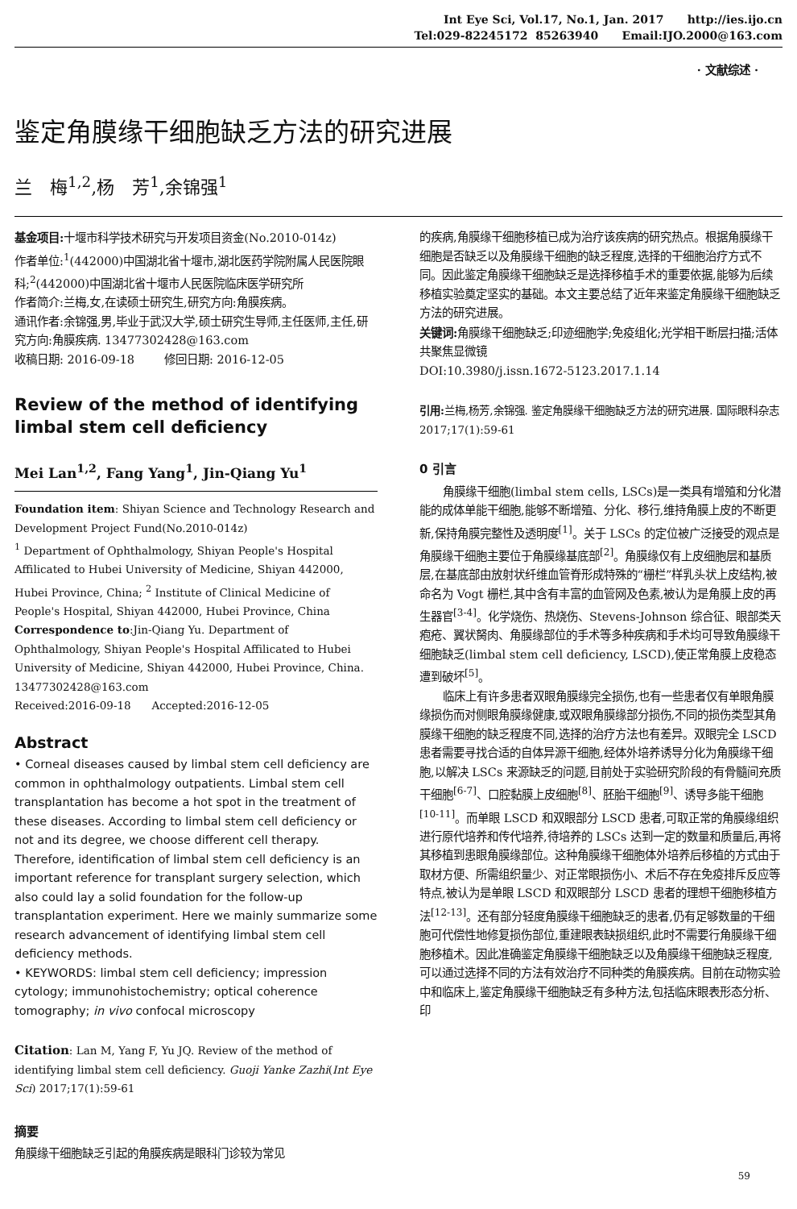Int Eye Sci, Vol.17, No.1, Jan. 2017 http://ies.ijo.cn
Tel:029-82245172 85263940 Email:IJO.2000@163.com
· 文献综述 ·
鉴定角膜缘干细胞缺乏方法的研究进展
兰　梅<sup>1,2</sup>,杨　芳<sup>1</sup>,余锦强<sup>1</sup>
基金项目: 十堰市科学技术研究与开发项目资金(No.2010-014z)
作者单位:<sup>1</sup>(442000)中国湖北省十堰市,湖北医药学院附属人民医院眼科;<sup>2</sup>(442000)中国湖北省十堰市人民医院临床医学研究所
作者简介:兰梅,女,在读硕士研究生,研究方向:角膜疾病。
通讯作者:余锦强,男,毕业于武汉大学,硕士研究生导师,主任医师,主任,研究方向:角膜疾病. 13477302428@163.com
收稿日期: 2016-09-18 修回日期: 2016-12-05
Review of the method of identifying limbal stem cell deficiency
Mei Lan<sup>1,2</sup>, Fang Yang<sup>1</sup>, Jin-Qiang Yu<sup>1</sup>
Foundation item: Shiyan Science and Technology Research and Development Project Fund(No.2010-014z)
<sup>1</sup> Department of Ophthalmology, Shiyan People's Hospital Affilicated to Hubei University of Medicine, Shiyan 442000, Hubei Province, China; <sup>2</sup> Institute of Clinical Medicine of People's Hospital, Shiyan 442000, Hubei Province, China
Correspondence to:Jin-Qiang Yu. Department of Ophthalmology, Shiyan People's Hospital Affilicated to Hubei University of Medicine, Shiyan 442000, Hubei Province, China. 13477302428@163.com
Received:2016-09-18 Accepted:2016-12-05
Abstract
• Corneal diseases caused by limbal stem cell deficiency are common in ophthalmology outpatients. Limbal stem cell transplantation has become a hot spot in the treatment of these diseases. According to limbal stem cell deficiency or not and its degree, we choose different cell therapy. Therefore, identification of limbal stem cell deficiency is an important reference for transplant surgery selection, which also could lay a solid foundation for the follow-up transplantation experiment. Here we mainly summarize some research advancement of identifying limbal stem cell deficiency methods.
• KEYWORDS: limbal stem cell deficiency; impression cytology; immunohistochemistry; optical coherence tomography; in vivo confocal microscopy
Citation: Lan M, Yang F, Yu JQ. Review of the method of identifying limbal stem cell deficiency. Guoji Yanke Zazhi(Int Eye Sci) 2017;17(1):59-61
摘要
角膜缘干细胞缺乏引起的角膜疾病是眼科门诊较为常见
的疾病,角膜缘干细胞移植已成为治疗该疾病的研究热点。根据角膜缘干细胞是否缺乏以及角膜缘干细胞的缺乏程度,选择的干细胞治疗方式不同。因此鉴定角膜缘干细胞缺乏是选择移植手术的重要依据,能够为后续移植实验奠定坚实的基础。本文主要总结了近年来鉴定角膜缘干细胞缺乏方法的研究进展。
关键词: 角膜缘干细胞缺乏;印迹细胞学;免疫组化;光学相干断层扫描;活体共聚焦显微镜
DOI:10.3980/j.issn.1672-5123.2017.1.14
引用: 兰梅,杨芳,余锦强. 鉴定角膜缘干细胞缺乏方法的研究进展. 国际眼科杂志 2017;17(1):59-61
0 引言
角膜缘干细胞(limbal stem cells, LSCs)是一类具有增殖和分化潜能的成体单能干细胞,能够不断增殖、分化、移行,维持角膜上皮的不断更新,保持角膜完整性及透明度<sup>[1]</sup>。关于 LSCs 的定位被广泛接受的观点是角膜缘干细胞主要位于角膜缘基底部<sup>[2]</sup>。角膜缘仅有上皮细胞层和基质层,在基底部由放射状纤维血管脊形成特殊的“栅栏”样乳头状上皮结构,被命名为 Vogt 栅栏,其中含有丰富的血管网及色素,被认为是角膜上皮的再生器官<sup>[3-4]</sup>。化学烧伤、热烧伤、Stevens-Johnson 综合征、眼部类天疱疮、翼状胬肉、角膜缘部位的手术等多种疾病和手术均可导致角膜缘干细胞缺乏(limbal stem cell deficiency, LSCD),使正常角膜上皮稳态遭到破坏<sup>[5]</sup>。
临床上有许多患者双眼角膜缘完全损伤,也有一些患者仅有单眼角膜缘损伤而对侧眼角膜缘健康,或双眼角膜缘部分损伤,不同的损伤类型其角膜缘干细胞的缺乏程度不同,选择的治疗方法也有差异。双眼完全 LSCD 患者需要寻找合适的自体异源干细胞,经体外培养诱导分化为角膜缘干细胞,以解决 LSCs 来源缺乏的问题,目前处于实验研究阶段的有骨髓间充质干细胞<sup>[6-7]</sup>、口腔黏膜上皮细胞<sup>[8]</sup>、胚胎干细胞<sup>[9]</sup>、诱导多能干细胞<sup>[10-11]</sup>。而单眼 LSCD 和双眼部分 LSCD 患者,可取正常的角膜缘组织进行原代培养和传代培养,待培养的 LSCs 达到一定的数量和质量后,再将其移植到患眼角膜缘部位。这种角膜缘干细胞体外培养后移植的方式由于取材方便、所需组织量少、对正常眼损伤小、术后不存在免疫排斥反应等特点,被认为是单眼 LSCD 和双眼部分 LSCD 患者的理想干细胞移植方法<sup>[12-13]</sup>。还有部分轻度角膜缘干细胞缺乏的患者,仍有足够数量的干细胞可代偿性地修复损伤部位,重建眼表缺损组织,此时不需要行角膜缘干细胞移植术。因此准确鉴定角膜缘干细胞缺乏以及角膜缘干细胞缺乏程度,可以通过选择不同的方法有效治疗不同种类的角膜疾病。目前在动物实验中和临床上,鉴定角膜缘干细胞缺乏有多种方法,包括临床眼表形态分析、印
59